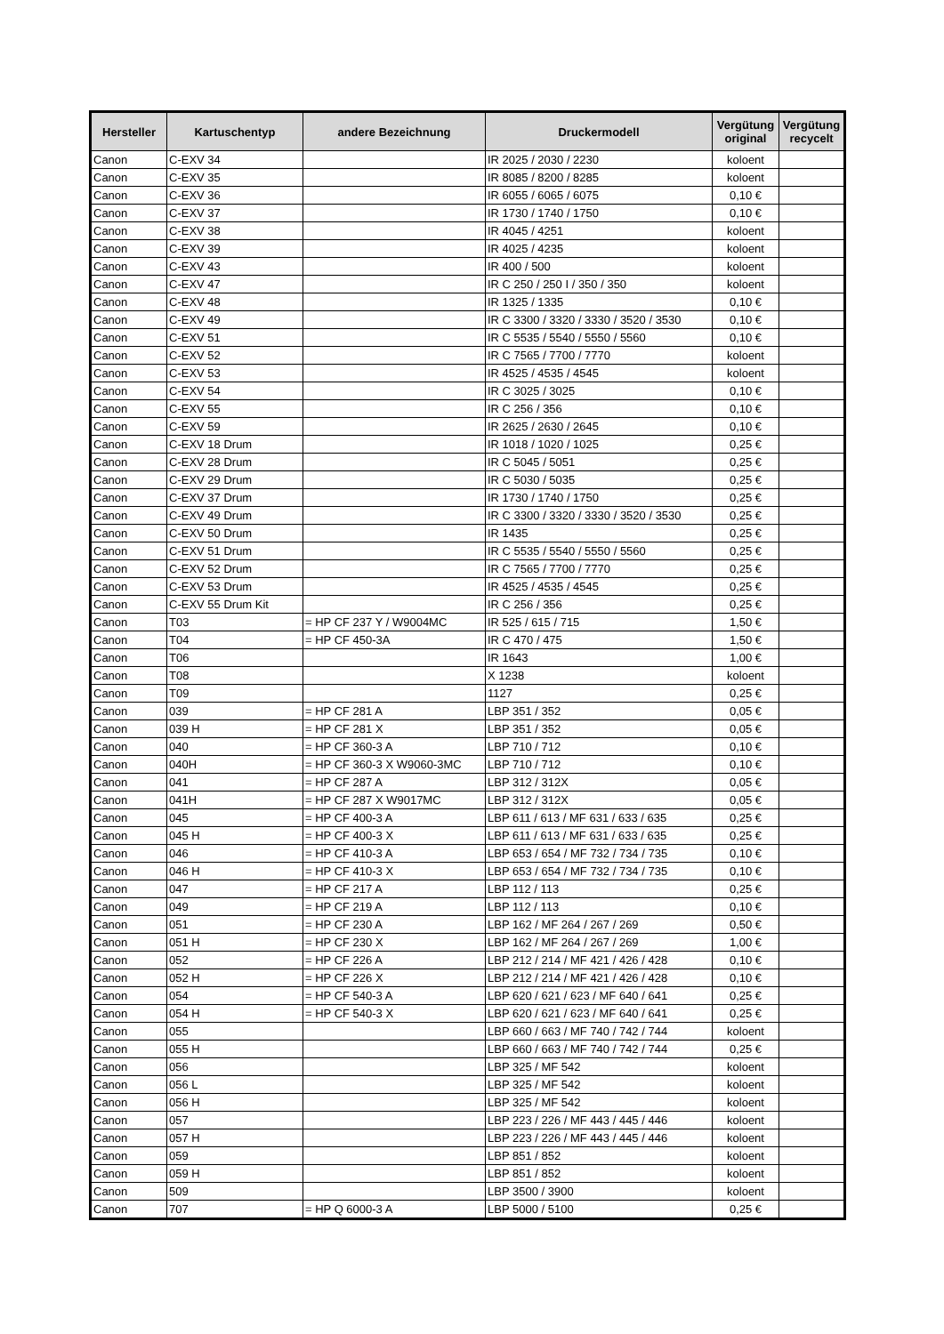| Hersteller | Kartuschentyp | andere Bezeichnung | Druckermodell | Vergütung original | Vergütung recycelt |
| --- | --- | --- | --- | --- | --- |
| Canon | C-EXV 34 | | IR 2025 / 2030 / 2230 | koloent | |
| Canon | C-EXV 35 | | IR 8085 / 8200 / 8285 | koloent | |
| Canon | C-EXV 36 | | IR 6055 / 6065 / 6075 | 0,10 € | |
| Canon | C-EXV 37 | | IR 1730 / 1740 / 1750 | 0,10 € | |
| Canon | C-EXV 38 | | IR 4045 / 4251 | koloent | |
| Canon | C-EXV 39 | | IR 4025 / 4235 | koloent | |
| Canon | C-EXV 43 | | IR 400 / 500 | koloent | |
| Canon | C-EXV 47 | | IR C 250 / 250 I / 350 / 350 | koloent | |
| Canon | C-EXV 48 | | IR 1325 / 1335 | 0,10 € | |
| Canon | C-EXV 49 | | IR C 3300 / 3320 / 3330 / 3520 / 3530 | 0,10 € | |
| Canon | C-EXV 51 | | IR C 5535 / 5540 / 5550 / 5560 | 0,10 € | |
| Canon | C-EXV 52 | | IR C 7565 / 7700 / 7770 | koloent | |
| Canon | C-EXV 53 | | IR 4525 / 4535 / 4545 | koloent | |
| Canon | C-EXV 54 | | IR C 3025 / 3025 | 0,10 € | |
| Canon | C-EXV 55 | | IR C 256 / 356 | 0,10 € | |
| Canon | C-EXV 59 | | IR 2625 / 2630 / 2645 | 0,10 € | |
| Canon | C-EXV 18 Drum | | IR 1018 / 1020 / 1025 | 0,25 € | |
| Canon | C-EXV 28 Drum | | IR C 5045 / 5051 | 0,25 € | |
| Canon | C-EXV 29 Drum | | IR C 5030 / 5035 | 0,25 € | |
| Canon | C-EXV 37 Drum | | IR 1730 / 1740 / 1750 | 0,25 € | |
| Canon | C-EXV 49 Drum | | IR C 3300 / 3320 / 3330 / 3520 / 3530 | 0,25 € | |
| Canon | C-EXV 50 Drum | | IR 1435 | 0,25 € | |
| Canon | C-EXV 51 Drum | | IR C 5535 / 5540 / 5550 / 5560 | 0,25 € | |
| Canon | C-EXV 52 Drum | | IR C 7565 / 7700 / 7770 | 0,25 € | |
| Canon | C-EXV 53 Drum | | IR 4525 / 4535 / 4545 | 0,25 € | |
| Canon | C-EXV 55 Drum Kit | | IR C 256 / 356 | 0,25 € | |
| Canon | T03 | = HP CF 237 Y / W9004MC | IR 525 / 615 / 715 | 1,50 € | |
| Canon | T04 | = HP CF 450-3A | IR C 470 / 475 | 1,50 € | |
| Canon | T06 | | IR 1643 | 1,00 € | |
| Canon | T08 | | X 1238 | koloent | |
| Canon | T09 | | 1127 | 0,25 € | |
| Canon | 039 | = HP CF 281 A | LBP 351 / 352 | 0,05 € | |
| Canon | 039 H | = HP CF 281 X | LBP 351 / 352 | 0,05 € | |
| Canon | 040 | = HP CF 360-3 A | LBP 710 / 712 | 0,10 € | |
| Canon | 040H | = HP CF 360-3 X W9060-3MC | LBP 710 / 712 | 0,10 € | |
| Canon | 041 | = HP CF 287 A | LBP 312 / 312X | 0,05 € | |
| Canon | 041H | = HP CF 287 X W9017MC | LBP 312 / 312X | 0,05 € | |
| Canon | 045 | = HP CF 400-3 A | LBP 611 / 613 / MF 631 / 633 / 635 | 0,25 € | |
| Canon | 045 H | = HP CF 400-3 X | LBP 611 / 613 / MF 631 / 633 / 635 | 0,25 € | |
| Canon | 046 | = HP CF 410-3 A | LBP 653 / 654 / MF 732 / 734 / 735 | 0,10 € | |
| Canon | 046 H | = HP CF 410-3 X | LBP 653 / 654 / MF 732 / 734 / 735 | 0,10 € | |
| Canon | 047 | = HP CF 217 A | LBP 112 / 113 | 0,25 € | |
| Canon | 049 | = HP CF 219 A | LBP 112 / 113 | 0,10 € | |
| Canon | 051 | = HP CF 230 A | LBP 162 / MF 264 / 267 / 269 | 0,50 € | |
| Canon | 051 H | = HP CF 230 X | LBP 162 / MF 264 / 267 / 269 | 1,00 € | |
| Canon | 052 | = HP CF 226 A | LBP 212 / 214 / MF 421 / 426 / 428 | 0,10 € | |
| Canon | 052 H | = HP CF 226 X | LBP 212 / 214 / MF 421 / 426 / 428 | 0,10 € | |
| Canon | 054 | = HP CF 540-3 A | LBP 620 / 621 / 623 / MF 640 / 641 | 0,25 € | |
| Canon | 054 H | = HP CF 540-3 X | LBP 620 / 621 / 623 / MF 640 / 641 | 0,25 € | |
| Canon | 055 | | LBP 660 / 663 / MF 740 / 742 / 744 | koloent | |
| Canon | 055 H | | LBP 660 / 663 / MF 740 / 742 / 744 | 0,25 € | |
| Canon | 056 | | LBP 325 / MF 542 | koloent | |
| Canon | 056 L | | LBP 325 / MF 542 | koloent | |
| Canon | 056 H | | LBP 325 / MF 542 | koloent | |
| Canon | 057 | | LBP 223 / 226 / MF 443 / 445 / 446 | koloent | |
| Canon | 057 H | | LBP 223 / 226 / MF 443 / 445 / 446 | koloent | |
| Canon | 059 | | LBP 851 / 852 | koloent | |
| Canon | 059 H | | LBP 851 / 852 | koloent | |
| Canon | 509 | | LBP 3500 / 3900 | koloent | |
| Canon | 707 | = HP Q 6000-3 A | LBP 5000 / 5100 | 0,25 € | |